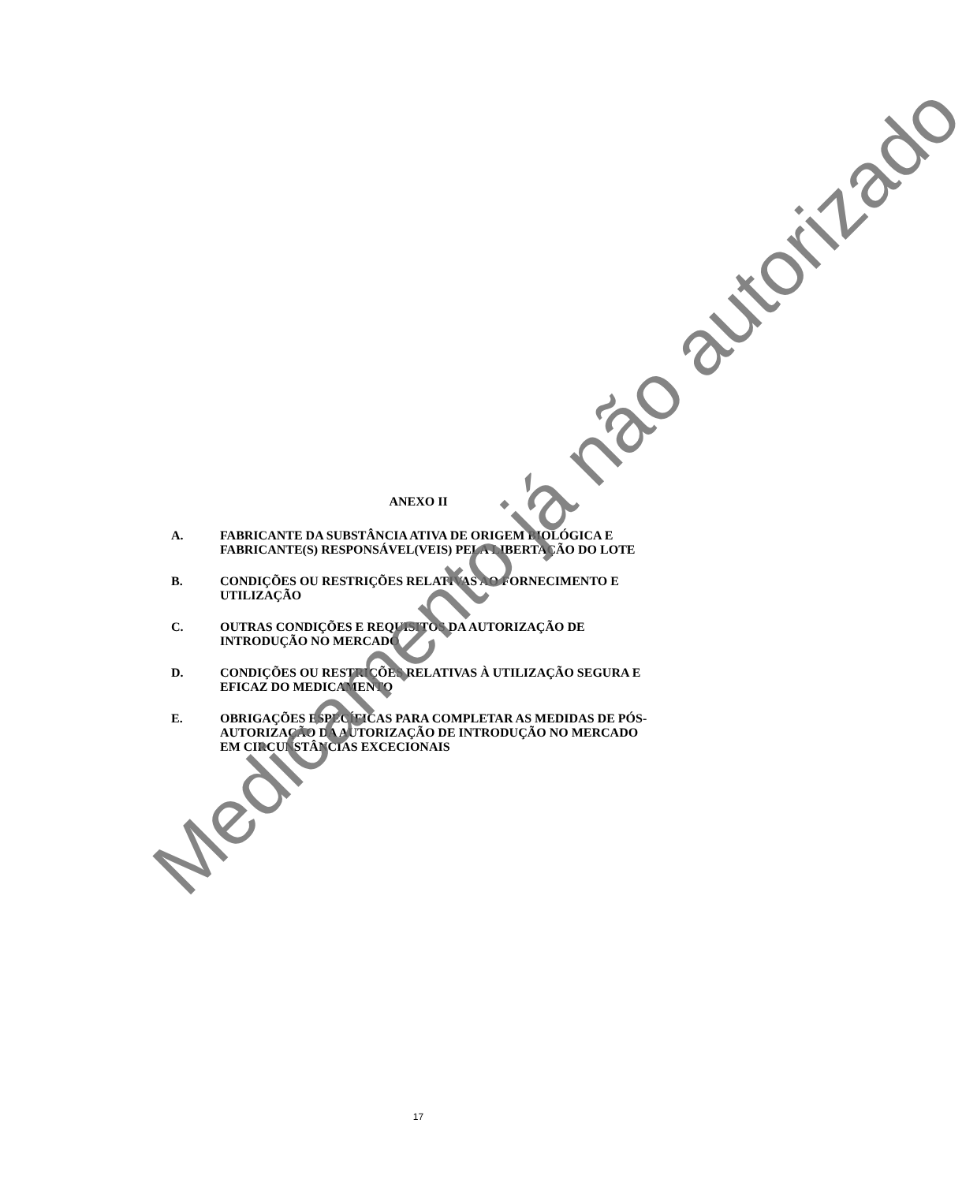ANEXO II
A. FABRICANTE DA SUBSTÂNCIA ATIVA DE ORIGEM BIOLÓGICA E FABRICANTE(S) RESPONSÁVEL(VEIS) PELA LIBERTAÇÃO DO LOTE
B. CONDIÇÕES OU RESTRIÇÕES RELATIVAS AO FORNECIMENTO E UTILIZAÇÃO
C. OUTRAS CONDIÇÕES E REQUISITOS DA AUTORIZAÇÃO DE INTRODUÇÃO NO MERCADO
D. CONDIÇÕES OU RESTRIÇÕES RELATIVAS À UTILIZAÇÃO SEGURA E EFICAZ DO MEDICAMENTO
E. OBRIGAÇÕES ESPECÍFICAS PARA COMPLETAR AS MEDIDAS DE PÓS-AUTORIZAÇÃO DA AUTORIZAÇÃO DE INTRODUÇÃO NO MERCADO EM CIRCUNSTÂNCIAS EXCECIONAIS
Medicamento já não autorizado
17